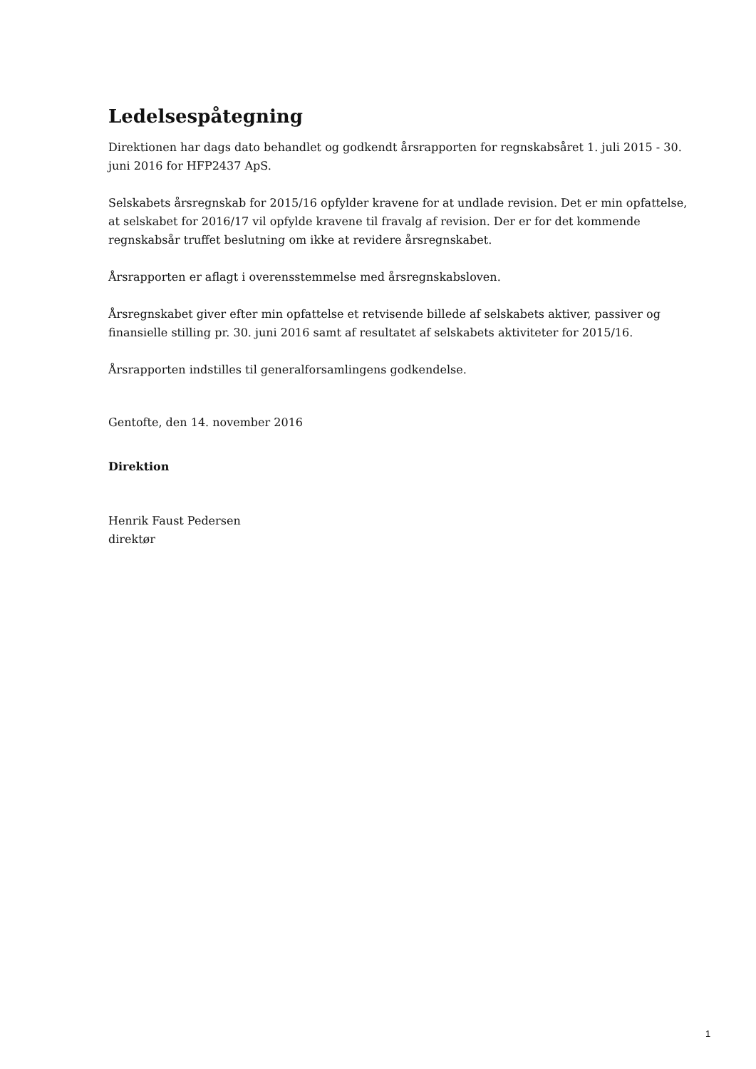Ledelsespåtegning
Direktionen har dags dato behandlet og godkendt årsrapporten for regnskabsåret 1. juli 2015 - 30. juni 2016 for HFP2437 ApS.
Selskabets årsregnskab for 2015/16 opfylder kravene for at undlade revision. Det er min opfattelse, at selskabet for 2016/17 vil opfylde kravene til fravalg af revision. Der er for det kommende regnskabsår truffet beslutning om ikke at revidere årsregnskabet.
Årsrapporten er aflagt i overensstemmelse med årsregnskabsloven.
Årsregnskabet giver efter min opfattelse et retvisende billede af selskabets aktiver, passiver og finansielle stilling pr. 30. juni 2016 samt af resultatet af selskabets aktiviteter for 2015/16.
Årsrapporten indstilles til generalforsamlingens godkendelse.
Gentofte, den 14. november 2016
Direktion
Henrik Faust Pedersen
direktør
1